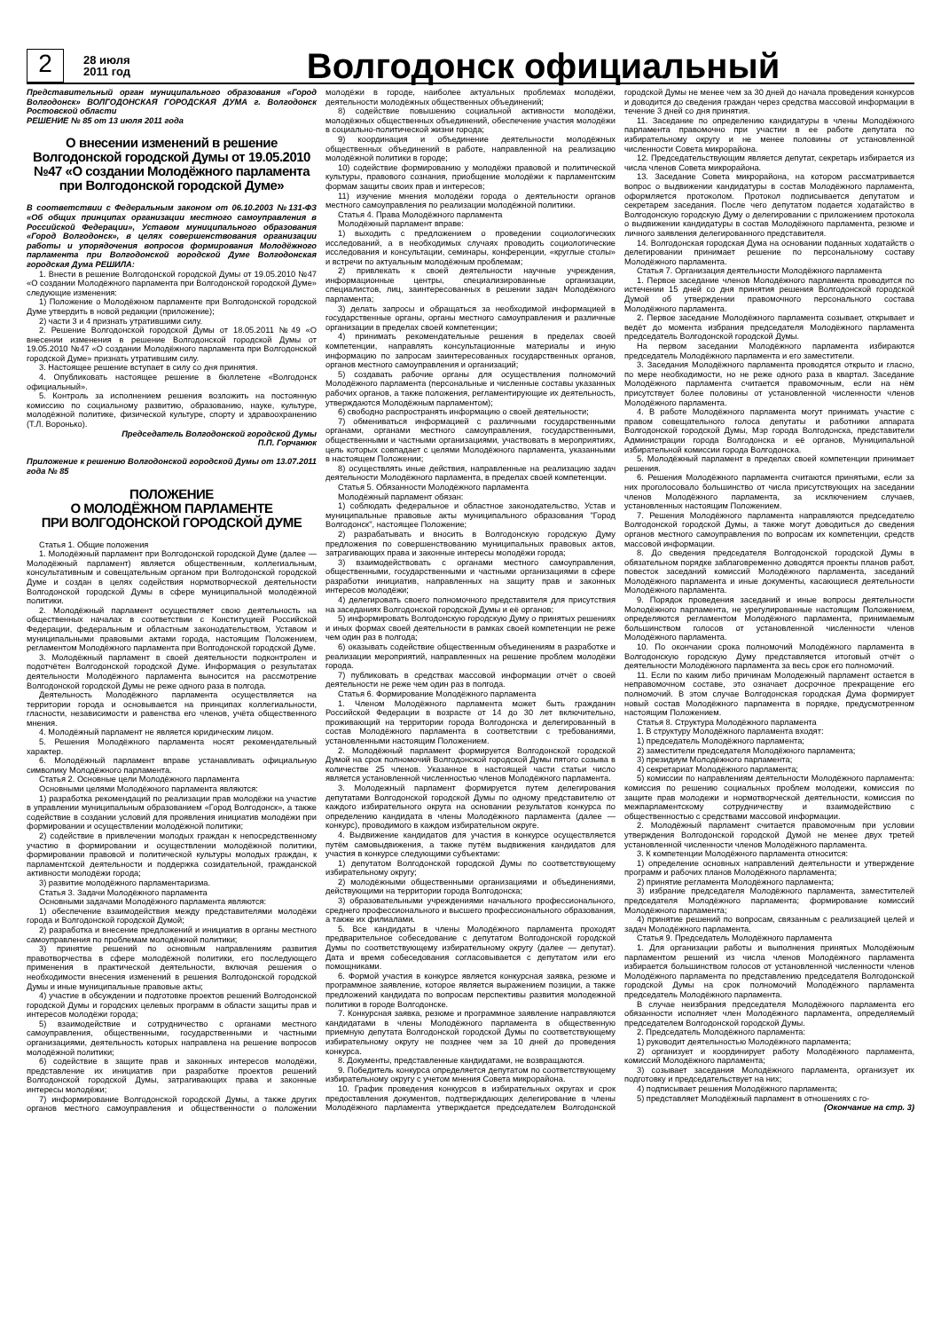2
28 июля
2011 год
Волгодонск официальный
Представительный орган муниципального образования «Город Волгодонск» ВОЛГОДОНСКАЯ ГОРОДСКАЯ ДУМА г. Волгодонск Ростовской области
РЕШЕНИЕ № 85 от 13 июля 2011 года
О внесении изменений в решение Волгодонской городской Думы от 19.05.2010 №47 «О создании Молодёжного парламента при Волгодонской городской Думе»
В соответствии с Федеральным законом от 06.10.2003 №131-ФЗ «Об общих принципах организации местного самоуправления в Российской Федерации», Уставом муниципального образования «Город Волгодонск», в целях совершенствования организации работы и упорядочения вопросов формирования Молодёжного парламента при Волгодонской городской Думе Волгодонская городская Дума РЕШИЛА:
1. Внести в решение Волгодонской городской Думы от 19.05.2010 №47 «О создании Молодёжного парламента при Волгодонской городской Думе» следующие изменения:
1) Положение о Молодёжном парламенте при Волгодонской городской Думе утвердить в новой редакции (приложение);
2) части 3 и 4 признать утратившими силу.
2. Решение Волгодонской городской Думы от 18.05.2011 №49 «О внесении изменения в решение Волгодонской городской Думы от 19.05.2010 №47 «О создании Молодёжного парламента при Волгодонской городской Думе» признать утратившим силу.
3. Настоящее решение вступает в силу со дня принятия.
4. Опубликовать настоящее решение в бюллетене «Волгодонск официальный».
5. Контроль за исполнением решения возложить на постоянную комиссию по социальному развитию, образованию, науке, культуре, молодёжной политике, физической культуре, спорту и здравоохранению (Т.Л. Воронько).
Председатель Волгодонской городской Думы
П.П. Горчанюк
Приложение к решению Волгодонской городской Думы от 13.07.2011 года № 85
ПОЛОЖЕНИЕ
О МОЛОДЁЖНОМ ПАРЛАМЕНТЕ
ПРИ ВОЛГОДОНСКОЙ ГОРОДСКОЙ ДУМЕ
Статья 1. Общие положения
1. Молодёжный парламент при Волгодонской городской Думе (далее — Молодёжный парламент) является общественным, коллегиальным, консультативным и совещательным органом при Волгодонской городской Думе и создан в целях содействия нормотворческой деятельности Волгодонской городской Думы в сфере муниципальной молодёжной политики.
2. Молодёжный парламент осуществляет свою деятельность на общественных началах в соответствии с Конституцией Российской Федерации, федеральным и областным законодательством, Уставом и муниципальными правовыми актами города, настоящим Положением, регламентом Молодёжного парламента при Волгодонской городской Думе.
3. Молодёжный парламент в своей деятельности подконтролен и подотчётен Волгодонской городской Думе. Информация о результатах деятельности Молодёжного парламента выносится на рассмотрение Волгодонской городской Думы не реже одного раза в полгода.
Деятельность Молодёжного парламента осуществляется на территории города и основывается на принципах коллегиальности, гласности, независимости и равенства его членов, учёта общественного мнения.
4. Молодёжный парламент не является юридическим лицом.
5. Решения Молодёжного парламента носят рекомендательный характер.
6. Молодёжный парламент вправе устанавливать официальную символику Молодёжного парламента.
Статья 2. Основные цели Молодёжного парламента
Основными целями Молодёжного парламента являются:
1) разработка рекомендаций по реализации прав молодёжи на участие в управлении муниципальным образованием «Город Волгодонск», а также содействие в создании условий для проявления инициатив молодёжи при формировании и осуществлении молодёжной политики;
2) содействие в привлечении молодых граждан к непосредственному участию в формировании и осуществлении молодёжной политики, формировании правовой и политической культуры молодых граждан, к парламентской деятельности и поддержка созидательной, гражданской активности молодёжи города;
3) развитие молодёжного парламентаризма.
Статья 3. Задачи Молодёжного парламента
Основными задачами Молодёжного парламента являются:
1) обеспечение взаимодействия между представителями молодёжи города и Волгодонской городской Думой;
2) разработка и внесение предложений и инициатив в органы местного самоуправления по проблемам молодёжной политики;
3) принятие решений по основным направлениям развития правотворчества в сфере молодёжной политики, его последующего применения в практической деятельности, включая решения о необходимости внесения изменений в решения Волгодонской городской Думы и иные муниципальные правовые акты;
4) участие в обсуждении и подготовке проектов решений Волгодонской городской Думы и городских целевых программ в области защиты прав и интересов молодёжи города;
5) взаимодействие и сотрудничество с органами местного самоуправления, общественными, государственными и частными организациями, деятельность которых направлена на решение вопросов молодёжной политики;
6) содействие в защите прав и законных интересов молодёжи, представление их инициатив при разработке проектов решений Волгодонской городской Думы, затрагивающих права и законные интересы молодёжи;
7) информирование Волгодонской городской Думы, а также других органов местного самоуправления и общественности о положении молодёжи в городе, наиболее актуальных проблемах молодёжи, деятельности молодёжных общественных объединений;
8) содействие повышению социальной активности молодёжи, молодёжных общественных объединений, обеспечение участия молодёжи в социально-политической жизни города;
9) координация и объединение деятельности молодёжных общественных объединений в работе, направленной на реализацию молодёжной политики в городе;
10) содействие формированию у молодёжи правовой и политической культуры, правового сознания, приобщение молодёжи к парламентским формам защиты своих прав и интересов;
11) изучение мнения молодёжи города о деятельности органов местного самоуправления по реализации молодёжной политики.
Статья 4. Права Молодёжного парламента
Молодёжный парламент вправе:
1) выходить с предложением о проведении социологических исследований, а в необходимых случаях проводить социологические исследования и консультации, семинары, конференции, «круглые столы» и встречи по актуальным молодёжным проблемам;
2) привлекать к своей деятельности научные учреждения, информационные центры, специализированные организации, специалистов, лиц, заинтересованных в решении задач Молодёжного парламента;
3) делать запросы и обращаться за необходимой информацией в государственные органы, органы местного самоуправления и различные организации в пределах своей компетенции;
4) принимать рекомендательные решения в пределах своей компетенции, направлять консультационные материалы и иную информацию по запросам заинтересованных государственных органов, органов местного самоуправления и организаций;
5) создавать рабочие органы для осуществления полномочий Молодёжного парламента (персональные и численные составы указанных рабочих органов, а также положения, регламентирующие их деятельность, утверждаются Молодёжным парламентом);
6) свободно распространять информацию о своей деятельности;
7) обмениваться информацией с различными государственными органами, органами местного самоуправления, государственными, общественными и частными организациями, участвовать в мероприятиях, цель которых совпадает с целями Молодёжного парламента, указанными в настоящем Положении;
8) осуществлять иные действия, направленные на реализацию задач деятельности Молодёжного парламента, в пределах своей компетенции.
Статья 5. Обязанности Молодёжного парламента
Молодёжный парламент обязан:
1) соблюдать федеральное и областное законодательство, Устав и муниципальные правовые акты муниципального образования "Город Волгодонск", настоящее Положение;
2) разрабатывать и вносить в Волгодонскую городскую Думу предложения по совершенствованию муниципальных правовых актов, затрагивающих права и законные интересы молодёжи города;
3) взаимодействовать с органами местного самоуправления, общественными, государственными и частными организациями в сфере разработки инициатив, направленных на защиту прав и законных интересов молодёжи;
4) делегировать своего полномочного представителя для присутствия на заседаниях Волгодонской городской Думы и её органов;
5) информировать Волгодонскую городскую Думу о принятых решениях и иных формах своей деятельности в рамках своей компетенции не реже чем один раз в полгода;
6) оказывать содействие общественным объединениям в разработке и реализации мероприятий, направленных на решение проблем молодёжи города.
7) публиковать в средствах массовой информации отчёт о своей деятельности не реже чем один раз в полгода.
Статья 6. Формирование Молодёжного парламента
1. Членом Молодёжного парламента может быть гражданин Российской Федерации в возрасте от 14 до 30 лет включительно, проживающий на территории города Волгодонска и делегированный в состав Молодёжного парламента в соответствии с требованиями, установленными настоящим Положением.
2. Молодёжный парламент формируется Волгодонской городской Думой на срок полномочий Волгодонской городской Думы пятого созыва в количестве 25 членов. Указанное в настоящей части статьи число является установленной численностью членов Молодёжного парламента.
3. Молодежный парламент формируется путем делегирования депутатами Волгодонской городской Думы по одному представителю от каждого избирательного округа на основании результатов конкурса по определению кандидата в члены Молодёжного парламента (далее — конкурс), проводимого в каждом избирательном округе.
4. Выдвижение кандидатов для участия в конкурсе осуществляется путём самовыдвижения, а также путём выдвижения кандидатов для участия в конкурсе следующими субъектами:
1) депутатом Волгодонской городской Думы по соответствующему избирательному округу;
2) молодёжными общественными организациями и объединениями, действующими на территории города Волгодонска;
3) образовательными учреждениями начального профессионального, среднего профессионального и высшего профессионального образования, а также их филиалами.
5. Все кандидаты в члены Молодёжного парламента проходят предварительное собеседование с депутатом Волгодонской городской Думы по соответствующему избирательному округу (далее — депутат). Дата и время собеседования согласовывается с депутатом или его помощниками.
6. Формой участия в конкурсе является конкурсная заявка, резюме и программное заявление, которое является выражением позиции, а также предложений кандидата по вопросам перспективы развития молодежной политики в городе Волгодонске.
7. Конкурсная заявка, резюме и программное заявление направляются кандидатами в члены Молодёжного парламента в общественную приемную депутата Волгодонской городской Думы по соответствующему избирательному округу не позднее чем за 10 дней до проведения конкурса.
8. Документы, представленные кандидатами, не возвращаются.
9. Победитель конкурса определяется депутатом по соответствующему избирательному округу с учетом мнения Совета микрорайона.
10. График проведения конкурсов в избирательных округах и срок предоставления документов, подтверждающих делегирование в члены Молодёжного парламента утверждается председателем Волгодонской городской Думы не менее чем за 30 дней до начала проведения конкурсов и доводится до сведения граждан через средства массовой информации в течение 3 дней со дня принятия.
11. Заседание по определению кандидатуры в члены Молодёжного парламента правомочно при участии в ее работе депутата по избирательному округу и не менее половины от установленной численности Совета микрорайона.
12. Председательствующим является депутат, секретарь избирается из числа членов Совета микрорайона.
13. Заседание Совета микрорайона, на котором рассматривается вопрос о выдвижении кандидатуры в состав Молодёжного парламента, оформляется протоколом. Протокол подписывается депутатом и секретарем заседания. После чего депутатом подается ходатайство в Волгодонскую городскую Думу о делегировании с приложением протокола о выдвижении кандидатуры в состав Молодёжного парламента, резюме и личного заявления делегированного представителя.
14. Волгодонская городская Дума на основании поданных ходатайств о делегировании принимает решение по персональному составу Молодёжного парламента.
Статья 7. Организация деятельности Молодёжного парламента
1. Первое заседание членов Молодёжного парламента проводится по истечении 15 дней со дня принятия решения Волгодонской городской Думой об утверждении правомочного персонального состава Молодёжного парламента.
2. Первое заседание Молодёжного парламента созывает, открывает и ведёт до момента избрания председателя Молодёжного парламента председатель Волгодонской городской Думы.
На первом заседании Молодёжного парламента избираются председатель Молодёжного парламента и его заместители.
3. Заседания Молодёжного парламента проводятся открыто и гласно, по мере необходимости, но не реже одного раза в квартал. Заседание Молодёжного парламента считается правомочным, если на нём присутствует более половины от установленной численности членов Молодёжного парламента.
4. В работе Молодёжного парламента могут принимать участие с правом совещательного голоса депутаты и работники аппарата Волгодонской городской Думы, Мэр города Волгодонска, представители Администрации города Волгодонска и её органов, Муниципальной избирательной комиссии города Волгодонска.
5. Молодёжный парламент в пределах своей компетенции принимает решения.
6. Решения Молодёжного парламента считаются принятыми, если за них проголосовало большинство от числа присутствующих на заседании членов Молодёжного парламента, за исключением случаев, установленных настоящим Положением.
7. Решения Молодёжного парламента направляются председателю Волгодонской городской Думы, а также могут доводиться до сведения органов местного самоуправления по вопросам их компетенции, средств массовой информации.
8. До сведения председателя Волгодонской городской Думы в обязательном порядке заблаговременно доводятся проекты планов работ, повесток заседаний комиссий Молодёжного парламента, заседаний Молодёжного парламента и иные документы, касающиеся деятельности Молодёжного парламента.
9. Порядок проведения заседаний и иные вопросы деятельности Молодёжного парламента, не урегулированные настоящим Положением, определяются регламентом Молодёжного парламента, принимаемым большинством голосов от установленной численности членов Молодёжного парламента.
10. По окончании срока полномочий Молодёжного парламента в Волгодонскую городскую Думу представляется итоговый отчёт о деятельности Молодёжного парламента за весь срок его полномочий.
11. Если по каким либо причинам Молодежный парламент остается в неправомочном составе, это означает досрочное прекращение его полномочий. В этом случае Волгодонская городская Дума формирует новый состав Молодёжного парламента в порядке, предусмотренном настоящим Положением.
Статья 8. Структура Молодёжного парламента
1. В структуру Молодёжного парламента входят:
1) председатель Молодёжного парламента;
2) заместители председателя Молодёжного парламента;
3) президиум Молодёжного парламента;
4) секретариат Молодёжного парламента;
5) комиссии по направлениям деятельности Молодёжного парламента: комиссия по решению социальных проблем молодежи, комиссия по защите прав молодежи и нормотворческой деятельности, комиссия по межпарламентскому сотрудничеству и взаимодействию с общественностью с средствами массовой информации.
2. Молодёжный парламент считается правомочным при условии утверждения Волгодонской городской Думой не менее двух третей установленной численности членов Молодёжного парламента.
3. К компетенции Молодёжного парламента относится:
1) определение основных направлений деятельности и утверждение программ и рабочих планов Молодёжного парламента;
2) принятие регламента Молодёжного парламента;
3) избрание председателя Молодёжного парламента, заместителей председателя Молодёжного парламента; формирование комиссий Молодёжного парламента;
4) принятие решений по вопросам, связанным с реализацией целей и задач Молодёжного парламента.
Статья 9. Председатель Молодёжного парламента
1. Для организации работы и выполнения принятых Молодёжным парламентом решений из числа членов Молодёжного парламента избирается большинством голосов от установленной численности членов Молодёжного парламента по представлению председателя Волгодонской городской Думы на срок полномочий Молодёжного парламента председатель Молодёжного парламента.
В случае неизбрания председателя Молодёжного парламента его обязанности исполняет член Молодёжного парламента, определяемый председателем Волгодонской городской Думы.
2. Председатель Молодёжного парламента:
1) руководит деятельностью Молодёжного парламента;
2) организует и координирует работу Молодёжного парламента, комиссий Молодёжного парламента;
3) созывает заседания Молодёжного парламента, организует их подготовку и председательствует на них;
4) подписывает решения Молодёжного парламента;
5) представляет Молодёжный парламент в отношениях с го-
(Окончание на стр. 3)